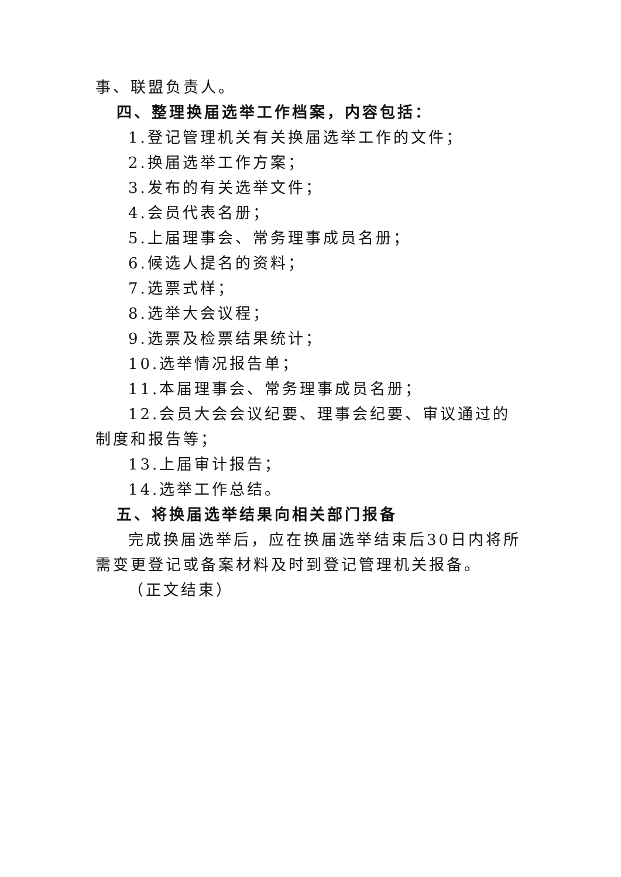事、联盟负责人。
四、整理换届选举工作档案，内容包括：
1.登记管理机关有关换届选举工作的文件；
2.换届选举工作方案；
3.发布的有关选举文件；
4.会员代表名册；
5.上届理事会、常务理事成员名册；
6.候选人提名的资料；
7.选票式样；
8.选举大会议程；
9.选票及检票结果统计；
10.选举情况报告单；
11.本届理事会、常务理事成员名册；
12.会员大会会议纪要、理事会纪要、审议通过的制度和报告等；
13.上届审计报告；
14.选举工作总结。
五、将换届选举结果向相关部门报备
完成换届选举后，应在换届选举结束后30日内将所需变更登记或备案材料及时到登记管理机关报备。
（正文结束）